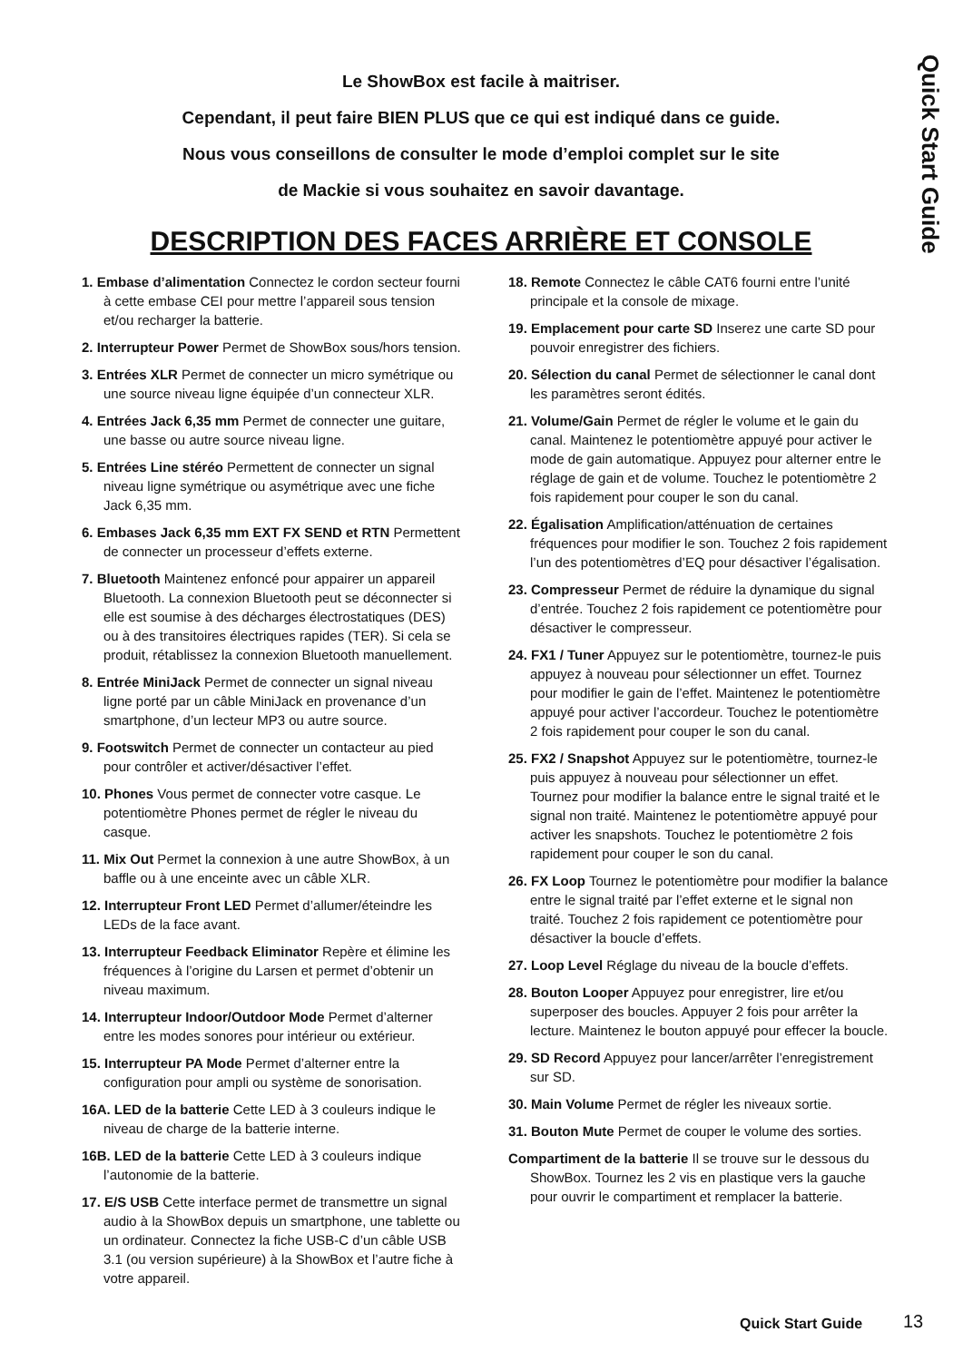Quick Start Guide
Le ShowBox est facile à maitriser.
Cependant, il peut faire BIEN PLUS que ce qui est indiqué dans ce guide.
Nous vous conseillons de consulter le mode d’emploi complet sur le site
de Mackie si vous souhaitez en savoir davantage.
DESCRIPTION DES FACES ARRIÈRE ET CONSOLE
1. Embase d’alimentation Connectez le cordon secteur fourni à cette embase CEI pour mettre l’appareil sous tension et/ou recharger la batterie.
2. Interrupteur Power Permet de ShowBox sous/hors tension.
3. Entrées XLR Permet de connecter un micro symétrique ou une source niveau ligne équipée d’un connecteur XLR.
4. Entrées Jack 6,35 mm Permet de connecter une guitare, une basse ou autre source niveau ligne.
5. Entrées Line stéréo Permettent de connecter un signal niveau ligne symétrique ou asymétrique avec une fiche Jack 6,35 mm.
6. Embases Jack 6,35 mm EXT FX SEND et RTN Permettent de connecter un processeur d’effets externe.
7. Bluetooth Maintenez enfoncé pour appairer un appareil Bluetooth. La connexion Bluetooth peut se déconnecter si elle est soumise à des décharges électrostatiques (DES) ou à des transitoires électriques rapides (TER). Si cela se produit, rétablissez la connexion Bluetooth manuellement.
8. Entrée MiniJack Permet de connecter un signal niveau ligne porté par un câble MiniJack en provenance d’un smartphone, d’un lecteur MP3 ou autre source.
9. Footswitch Permet de connecter un contacteur au pied pour contrôler et activer/désactiver l’effet.
10. Phones Vous permet de connecter votre casque. Le potentiomètre Phones permet de régler le niveau du casque.
11. Mix Out Permet la connexion à une autre ShowBox, à un baffle ou à une enceinte avec un câble XLR.
12. Interrupteur Front LED Permet d’allumer/éteindre les LEDs de la face avant.
13. Interrupteur Feedback Eliminator Repère et élimine les fréquences à l’origine du Larsen et permet d’obtenir un niveau maximum.
14. Interrupteur Indoor/Outdoor Mode Permet d’alterner entre les modes sonores pour intérieur ou extérieur.
15. Interrupteur PA Mode Permet d’alterner entre la configuration pour ampli ou système de sonorisation.
16A. LED de la batterie Cette LED à 3 couleurs indique le niveau de charge de la batterie interne.
16B. LED de la batterie Cette LED à 3 couleurs indique l’autonomie de la batterie.
17. E/S USB Cette interface permet de transmettre un signal audio à la ShowBox depuis un smartphone, une tablette ou un ordinateur. Connectez la fiche USB-C d’un câble USB 3.1 (ou version supérieure) à la ShowBox et l’autre fiche à votre appareil.
18. Remote Connectez le câble CAT6 fourni entre l’unité principale et la console de mixage.
19. Emplacement pour carte SD Inserez une carte SD pour pouvoir enregistrer des fichiers.
20. Sélection du canal Permet de sélectionner le canal dont les paramètres seront édités.
21. Volume/Gain Permet de régler le volume et le gain du canal. Maintenez le potentiomètre appuyé pour activer le mode de gain automatique. Appuyez pour alterner entre le réglage de gain et de volume. Touchez le potentiomètre 2 fois rapidement pour couper le son du canal.
22. Égalisation Amplification/atténuation de certaines fréquences pour modifier le son. Touchez 2 fois rapidement l’un des potentiomètres d’EQ pour désactiver l’égalisation.
23. Compresseur Permet de réduire la dynamique du signal d’entrée. Touchez 2 fois rapidement ce potentiomètre pour désactiver le compresseur.
24. FX1 / Tuner Appuyez sur le potentiomètre, tournez-le puis appuyez à nouveau pour sélectionner un effet. Tournez pour modifier le gain de l’effet. Maintenez le potentiomètre appuyé pour activer l’accordeur. Touchez le potentiomètre 2 fois rapidement pour couper le son du canal.
25. FX2 / Snapshot Appuyez sur le potentiomètre, tournez-le puis appuyez à nouveau pour sélectionner un effet. Tournez pour modifier la balance entre le signal traité et le signal non traité. Maintenez le potentiomètre appuyé pour activer les snapshots. Touchez le potentiomètre 2 fois rapidement pour couper le son du canal.
26. FX Loop Tournez le potentiomètre pour modifier la balance entre le signal traité par l’effet externe et le signal non traité. Touchez 2 fois rapidement ce potentiomètre pour désactiver la boucle d’effets.
27. Loop Level Réglage du niveau de la boucle d’effets.
28. Bouton Looper Appuyez pour enregistrer, lire et/ou superposer des boucles. Appuyer 2 fois pour arrêter la lecture. Maintenez le bouton appuyé pour effecer la boucle.
29. SD Record Appuyez pour lancer/arrêter l’enregistrement sur SD.
30. Main Volume Permet de régler les niveaux sortie.
31. Bouton Mute Permet de couper le volume des sorties.
Compartiment de la batterie Il se trouve sur le dessous du ShowBox. Tournez les 2 vis en plastique vers la gauche pour ouvrir le compartiment et remplacer la batterie.
Quick Start Guide 13